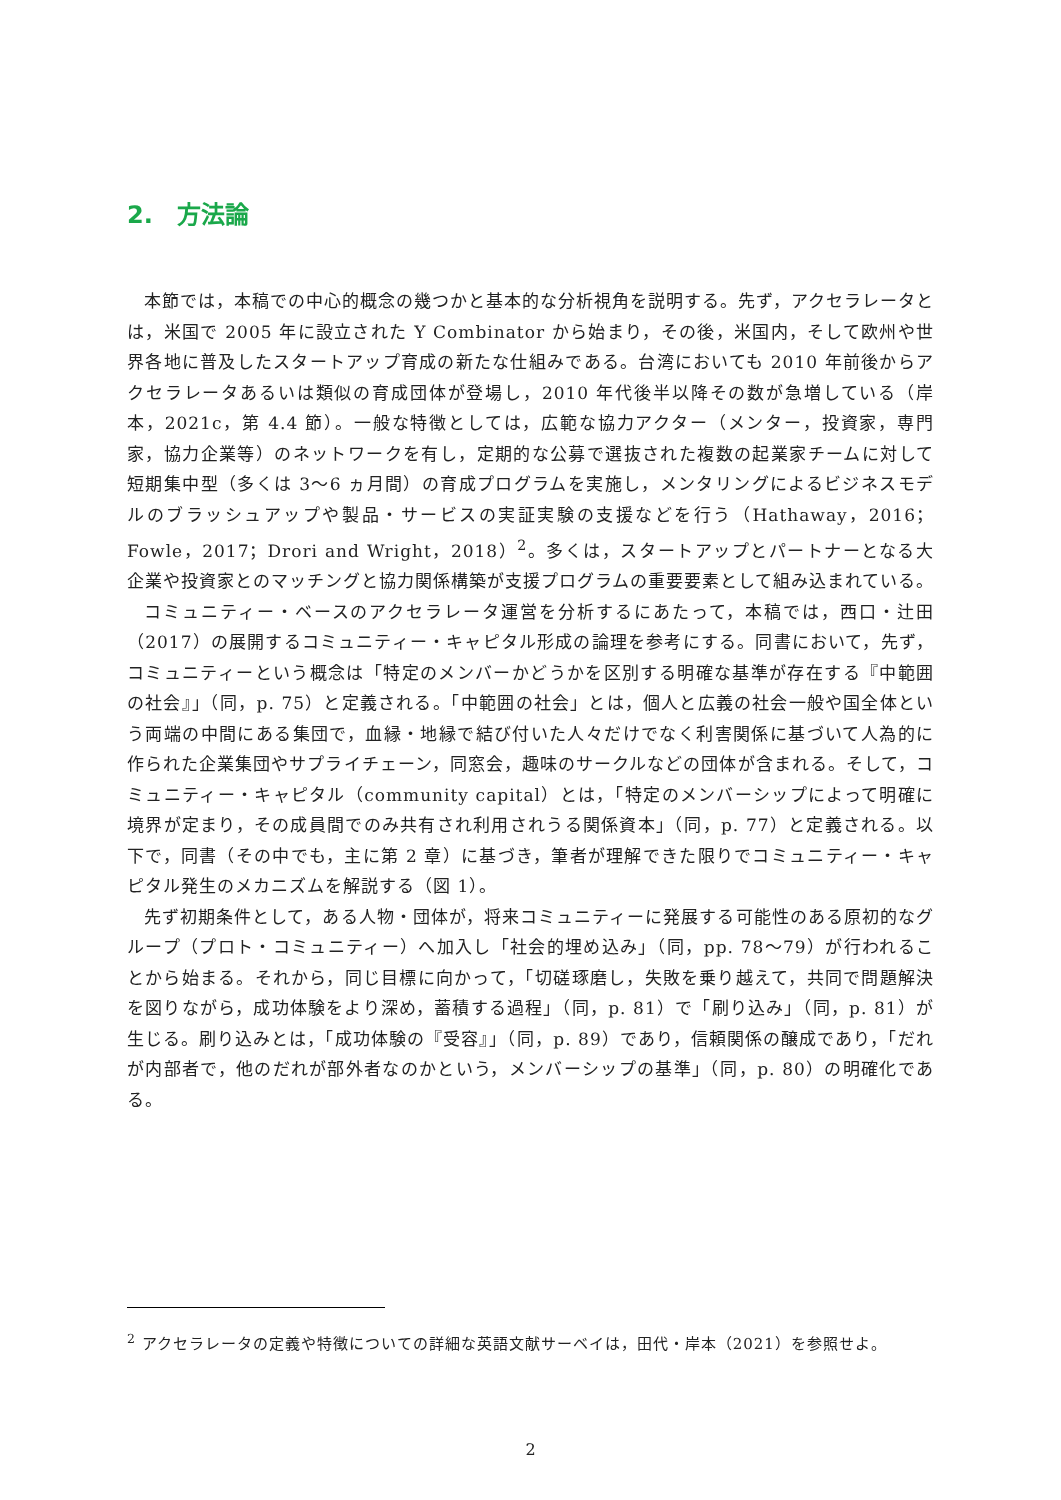2.　方法論
本節では，本稿での中心的概念の幾つかと基本的な分析視角を説明する。先ず，アクセラレータとは，米国で 2005 年に設立された Y Combinator から始まり，その後，米国内，そして欧州や世界各地に普及したスタートアップ育成の新たな仕組みである。台湾においても 2010 年前後からアクセラレータあるいは類似の育成団体が登場し，2010 年代後半以降その数が急増している（岸本，2021c，第 4.4 節）。一般な特徴としては，広範な協力アクター（メンター，投資家，専門家，協力企業等）のネットワークを有し，定期的な公募で選抜された複数の起業家チームに対して短期集中型（多くは 3〜6 ヵ月間）の育成プログラムを実施し，メンタリングによるビジネスモデルのブラッシュアップや製品・サービスの実証実験の支援などを行う（Hathaway，2016；Fowle，2017；Drori and Wright，2018）<sup>2</sup>。多くは，スタートアップとパートナーとなる大企業や投資家とのマッチングと協力関係構築が支援プログラムの重要要素として組み込まれている。
コミュニティー・ベースのアクセラレータ運営を分析するにあたって，本稿では，西口・辻田（2017）の展開するコミュニティー・キャピタル形成の論理を参考にする。同書において，先ず，コミュニティーという概念は「特定のメンバーかどうかを区別する明確な基準が存在する『中範囲の社会』」（同，p. 75）と定義される。「中範囲の社会」とは，個人と広義の社会一般や国全体という両端の中間にある集団で，血縁・地縁で結び付いた人々だけでなく利害関係に基づいて人為的に作られた企業集団やサプライチェーン，同窓会，趣味のサークルなどの団体が含まれる。そして，コミュニティー・キャピタル（community capital）とは，「特定のメンバーシップによって明確に境界が定まり，その成員間でのみ共有され利用されうる関係資本」（同，p. 77）と定義される。以下で，同書（その中でも，主に第 2 章）に基づき，筆者が理解できた限りでコミュニティー・キャピタル発生のメカニズムを解説する（図 1）。
先ず初期条件として，ある人物・団体が，将来コミュニティーに発展する可能性のある原初的なグループ（プロト・コミュニティー）へ加入し「社会的埋め込み」（同，pp. 78〜79）が行われることから始まる。それから，同じ目標に向かって，「切磋琢磨し，失敗を乗り越えて，共同で問題解決を図りながら，成功体験をより深め，蓄積する過程」（同，p. 81）で「刷り込み」（同，p. 81）が生じる。刷り込みとは，「成功体験の『受容』」（同，p. 89）であり，信頼関係の醸成であり，「だれが内部者で，他のだれが部外者なのかという，メンバーシップの基準」（同，p. 80）の明確化である。
<sup>2</sup> アクセラレータの定義や特徴についての詳細な英語文献サーベイは，田代・岸本（2021）を参照せよ。
2